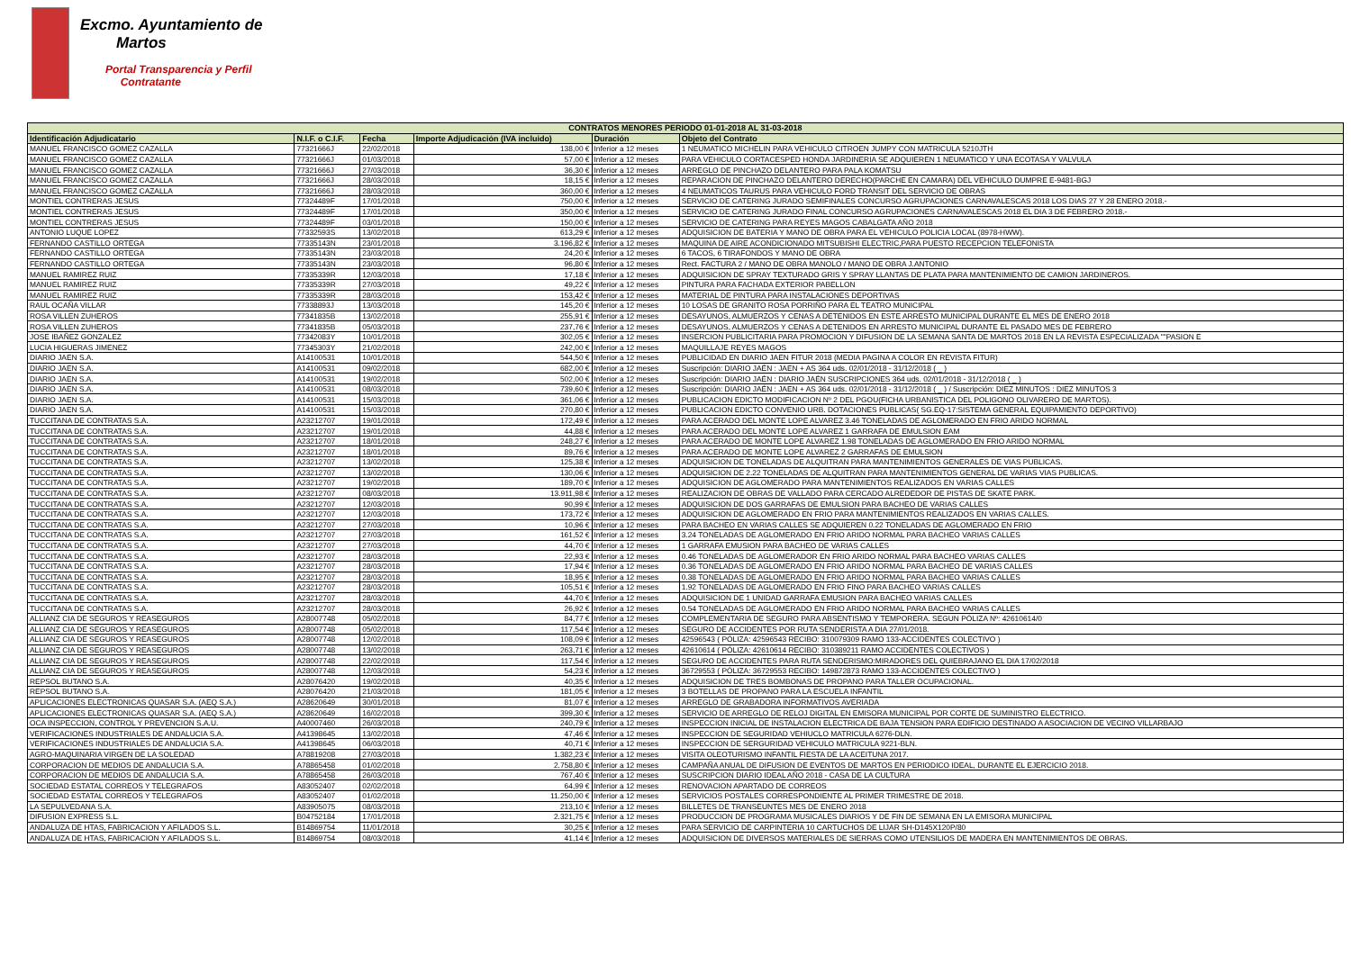Excmo. Ayuntamiento de
Martos
Portal Transparencia y Perfil
Contratante
| CONTRATOS MENORES PERIODO 01-01-2018 AL 31-03-2018 | | | | | |
| --- | --- | --- | --- | --- | --- |
| Identificación Adjudicatario | N.I.F. o C.I.F. | Fecha | Importe Adjudicación (IVA incluido) | Duración | Objeto del Contrato |
| MANUEL FRANCISCO GOMEZ CAZALLA | 77321666J | 22/02/2018 | 138,00 € | Inferior a 12 meses | 1 NEUMATICO MICHELIN PARA VEHICULO CITROEN JUMPY CON MATRICULA 5210JTH |
| MANUEL FRANCISCO GOMEZ CAZALLA | 77321666J | 01/03/2018 | 57,00 € | Inferior a 12 meses | PARA VEHICULO CORTACESPED HONDA JARDINERIA SE ADQUIEREN 1 NEUMATICO Y UNA ECOTASA Y VALVULA |
| MANUEL FRANCISCO GOMEZ CAZALLA | 77321666J | 27/03/2018 | 36,30 € | Inferior a 12 meses | ARREGLO DE PINCHAZO DELANTERO PARA PALA KOMATSU |
| MANUEL FRANCISCO GOMEZ CAZALLA | 77321666J | 28/03/2018 | 18,15 € | Inferior a 12 meses | REPARACION DE PINCHAZO DELANTERO DERECHO(PARCHE EN CAMARA) DEL VEHICULO DUMPRE E-9481-BGJ |
| MANUEL FRANCISCO GOMEZ CAZALLA | 77321666J | 28/03/2018 | 360,00 € | Inferior a 12 meses | 4 NEUMATICOS TAURUS PARA VEHICULO FORD TRANSIT DEL SERVICIO DE OBRAS |
| MONTIEL CONTRERAS JESUS | 77324489F | 17/01/2018 | 750,00 € | Inferior a 12 meses | SERVICIO DE CATERING JURADO SEMIFINALES CONCURSO AGRUPACIONES CARNAVALESCAS 2018 LOS DIAS 27 Y 28 ENERO 2018.- |
| MONTIEL CONTRERAS JESUS | 77324489F | 17/01/2018 | 350,00 € | Inferior a 12 meses | SERVICIO DE CATERING JURADO FINAL CONCURSO AGRUPACIONES CARNAVALESCAS 2018 EL DIA 3 DE FEBRERO 2018.- |
| MONTIEL CONTRERAS JESUS | 77324489F | 03/01/2018 | 150,00 € | Inferior a 12 meses | SERVICIO DE CATERING PARA REYES MAGOS CABALGATA AÑO 2018 |
| ANTONIO LUQUE LOPEZ | 77332593S | 13/02/2018 | 613,29 € | Inferior a 12 meses | ADQUISICION DE BATERIA Y MANO DE OBRA PARA EL VEHICULO POLICIA LOCAL (8978-HWW). |
| FERNANDO CASTILLO ORTEGA | 77335143N | 23/01/2018 | 3.196,82 € | Inferior a 12 meses | MAQUINA DE AIRE ACONDICIONADO MITSUBISHI ELECTRIC,PARA PUESTO RECEPCION TELEFONISTA |
| FERNANDO CASTILLO ORTEGA | 77335143N | 23/03/2018 | 24,20 € | Inferior a 12 meses | 6 TACOS, 6 TIRAFONDOS Y MANO DE OBRA |
| FERNANDO CASTILLO ORTEGA | 77335143N | 23/03/2018 | 96,80 € | Inferior a 12 meses | Rect. FACTURA 2 / MANO DE OBRA MANOLO / MANO DE OBRA J.ANTONIO |
| MANUEL RAMIREZ RUIZ | 77335339R | 12/03/2018 | 17,18 € | Inferior a 12 meses | ADQUISICION DE SPRAY TEXTURADO GRIS Y SPRAY LLANTAS DE PLATA PARA MANTENIMIENTO DE CAMION JARDINEROS. |
| MANUEL RAMIREZ RUIZ | 77335339R | 27/03/2018 | 49,22 € | Inferior a 12 meses | PINTURA PARA FACHADA EXTERIOR PABELLON |
| MANUEL RAMIREZ RUIZ | 77335339R | 28/03/2018 | 153,42 € | Inferior a 12 meses | MATERIAL DE PINTURA PARA INSTALACIONES DEPORTIVAS |
| RAUL OCAÑA VILLAR | 77338893J | 13/03/2018 | 145,20 € | Inferior a 12 meses | 10 LOSAS DE GRANITO ROSA PORRIÑO PARA EL TEATRO MUNICIPAL |
| ROSA VILLEN ZUHEROS | 77341835B | 13/02/2018 | 255,91 € | Inferior a 12 meses | DESAYUNOS, ALMUERZOS Y CENAS A DETENIDOS EN ESTE ARRESTO MUNICIPAL DURANTE EL MES DE ENERO 2018 |
| ROSA VILLEN ZUHEROS | 77341835B | 05/03/2018 | 237,76 € | Inferior a 12 meses | DESAYUNOS, ALMUERZOS Y CENAS A DETENIDOS EN ARRESTO MUNICIPAL DURANTE EL PASADO MES DE FEBRERO |
| JOSE IBAÑEZ GONZALEZ | 77342083Y | 10/01/2018 | 302,05 € | Inferior a 12 meses | INSERCION PUBLICITARIA PARA PROMOCION Y DIFUSION DE LA SEMANA SANTA DE MARTOS 2018 EN LA REVISTA ESPECIALIZADA ""PASION E |
| LUCIA HIGUERAS JIMENEZ | 77345303Y | 21/02/2018 | 242,00 € | Inferior a 12 meses | MAQUILLAJE REYES MAGOS |
| DIARIO JAEN S.A. | A14100531 | 10/01/2018 | 544,50 € | Inferior a 12 meses | PUBLICIDAD EN DIARIO JAEN FITUR 2018 (MEDIA PAGINA A COLOR EN REVISTA FITUR) |
| DIARIO JAEN S.A. | A14100531 | 09/02/2018 | 682,00 € | Inferior a 12 meses | Suscripción: DIARIO JAÉN : JAEN + AS 364 uds. 02/01/2018 - 31/12/2018 ( _ ) |
| DIARIO JAEN S.A. | A14100531 | 19/02/2018 | 502,00 € | Inferior a 12 meses | Suscripción: DIARIO JAÉN : DIARIO JAÉN SUSCRIPCIONES 364 uds. 02/01/2018 - 31/12/2018 ( _ ) |
| DIARIO JAEN S.A. | A14100531 | 08/03/2018 | 739,60 € | Inferior a 12 meses | Suscripción: DIARIO JAÉN : JAEN + AS 364 uds. 02/01/2018 - 31/12/2018 ( _ ) / Suscripción: DIEZ MINUTOS : DIEZ MINUTOS 3 |
| DIARIO JAEN S.A. | A14100531 | 15/03/2018 | 361,06 € | Inferior a 12 meses | PUBLICACION EDICTO MODIFICACION Nº 2 DEL PGOU(FICHA URBANISTICA DEL POLIGONO OLIVARERO DE MARTOS). |
| DIARIO JAEN S.A. | A14100531 | 15/03/2018 | 270,80 € | Inferior a 12 meses | PUBLICACION EDICTO CONVENIO URB. DOTACIONES PUBLICAS( SG.EQ-17:SISTEMA GENERAL EQUIPAMIENTO DEPORTIVO) |
| TUCCITANA DE CONTRATAS S.A. | A23212707 | 19/01/2018 | 172,49 € | Inferior a 12 meses | PARA ACERADO DEL MONTE LOPE ALVAREZ 3.46 TONELADAS DE AGLOMERADO EN FRIO ARIDO NORMAL |
| TUCCITANA DE CONTRATAS S.A. | A23212707 | 19/01/2018 | 44,88 € | Inferior a 12 meses | PARA ACERADO DEL MONTE LOPE ALVAREZ 1 GARRAFA DE EMULSION EAM |
| TUCCITANA DE CONTRATAS S.A. | A23212707 | 18/01/2018 | 248,27 € | Inferior a 12 meses | PARA ACERADO DE MONTE LOPE ALVAREZ 1.98 TONELADAS DE AGLOMERADO EN FRIO ARIDO NORMAL |
| TUCCITANA DE CONTRATAS S.A. | A23212707 | 18/01/2018 | 89,76 € | Inferior a 12 meses | PARA ACERADO DE MONTE LOPE ALVAREZ 2 GARRAFAS DE EMULSION |
| TUCCITANA DE CONTRATAS S.A. | A23212707 | 13/02/2018 | 125,38 € | Inferior a 12 meses | ADQUISICION DE TONELADAS DE ALQUITRAN PARA MANTENIMIENTOS GENERALES DE VIAS PUBLICAS. |
| TUCCITANA DE CONTRATAS S.A. | A23212707 | 13/02/2018 | 130,06 € | Inferior a 12 meses | ADQUISICION DE 2.22 TONELADAS DE ALQUITRAN PARA MANTENIMIENTOS GENERAL DE VARIAS VIAS PUBLICAS. |
| TUCCITANA DE CONTRATAS S.A. | A23212707 | 19/02/2018 | 189,70 € | Inferior a 12 meses | ADQUISICION DE AGLOMERADO PARA MANTENIMIENTOS REALIZADOS EN VARIAS CALLES |
| TUCCITANA DE CONTRATAS S.A. | A23212707 | 08/03/2018 | 13.911,98 € | Inferior a 12 meses | REALIZACION DE OBRAS DE VALLADO PARA CERCADO ALREDEDOR DE PISTAS DE SKATE PARK. |
| TUCCITANA DE CONTRATAS S.A. | A23212707 | 12/03/2018 | 90,99 € | Inferior a 12 meses | ADQUISICION DE DOS GARRAFAS DE EMULSION PARA BACHEO DE VARIAS CALLES |
| TUCCITANA DE CONTRATAS S.A. | A23212707 | 12/03/2018 | 173,72 € | Inferior a 12 meses | ADQUISICION DE AGLOMERADO EN FRIO PARA MANTENIMIENTOS REALIZADOS EN VARIAS CALLES. |
| TUCCITANA DE CONTRATAS S.A. | A23212707 | 27/03/2018 | 10,96 € | Inferior a 12 meses | PARA BACHEO EN VARIAS CALLES SE ADQUIEREN 0.22 TONELADAS DE AGLOMERADO EN FRIO |
| TUCCITANA DE CONTRATAS S.A. | A23212707 | 27/03/2018 | 161,52 € | Inferior a 12 meses | 3.24 TONELADAS DE AGLOMERADO EN FRIO ARIDO NORMAL PARA BACHEO VARIAS CALLES |
| TUCCITANA DE CONTRATAS S.A. | A23212707 | 27/03/2018 | 44,70 € | Inferior a 12 meses | 1 GARRAFA EMUSION PARA BACHEO DE VARIAS CALLES |
| TUCCITANA DE CONTRATAS S.A. | A23212707 | 28/03/2018 | 22,93 € | Inferior a 12 meses | 0.46 TONELADAS DE AGLOMERADOR EN FRIO ARIDO NORMAL PARA BACHEO VARIAS CALLES |
| TUCCITANA DE CONTRATAS S.A. | A23212707 | 28/03/2018 | 17,94 € | Inferior a 12 meses | 0.36 TONELADAS DE AGLOMERADO EN FRIO ARIDO NORMAL PARA BACHEO DE VARIAS CALLES |
| TUCCITANA DE CONTRATAS S.A. | A23212707 | 28/03/2018 | 18,95 € | Inferior a 12 meses | 0.38 TONELADAS DE AGLOMERADO EN FRIO ARIDO NORMAL PARA BACHEO VARIAS CALLES |
| TUCCITANA DE CONTRATAS S.A. | A23212707 | 28/03/2018 | 105,51 € | Inferior a 12 meses | 1.92 TONELADAS DE AGLOMERADO EN FRIO FINO PARA BACHEO VARIAS CALLES |
| TUCCITANA DE CONTRATAS S.A. | A23212707 | 28/03/2018 | 44,70 € | Inferior a 12 meses | ADQUISICION DE 1 UNIDAD GARRAFA EMUSION PARA BACHEO VARIAS CALLES |
| TUCCITANA DE CONTRATAS S.A. | A23212707 | 28/03/2018 | 26,92 € | Inferior a 12 meses | 0.54 TONELADAS DE AGLOMERADO EN FRIO ARIDO NORMAL PARA BACHEO VARIAS CALLES |
| ALLIANZ CIA DE SEGUROS Y REASEGUROS | A28007748 | 05/02/2018 | 84,77 € | Inferior a 12 meses | COMPLEMENTARIA DE SEGURO PARA ABSENTISMO Y TEMPORERA. SEGUN PÓLIZA Nº: 42610614/0 |
| ALLIANZ CIA DE SEGUROS Y REASEGUROS | A28007748 | 05/02/2018 | 117,54 € | Inferior a 12 meses | SEGURO DE ACCIDENTES POR RUTA SENDERISTA A DIA 27/01/2018. |
| ALLIANZ CIA DE SEGUROS Y REASEGUROS | A28007748 | 12/02/2018 | 108,09 € | Inferior a 12 meses | 42596543 ( PÓLIZA: 42596543 RECIBO: 310079309 RAMO 133-ACCIDENTES COLECTIVO ) |
| ALLIANZ CIA DE SEGUROS Y REASEGUROS | A28007748 | 13/02/2018 | 263,71 € | Inferior a 12 meses | 42610614 ( PÓLIZA: 42610614 RECIBO: 310389211 RAMO ACCIDENTES COLECTIVOS ) |
| ALLIANZ CIA DE SEGUROS Y REASEGUROS | A28007748 | 22/02/2018 | 117,54 € | Inferior a 12 meses | SEGURO DE ACCIDENTES PARA RUTA SENDERISMO:MIRADORES DEL QUIEBRAJANO EL DIA 17/02/2018 |
| ALLIANZ CIA DE SEGUROS Y REASEGUROS | A28007748 | 12/03/2018 | 54,23 € | Inferior a 12 meses | 36729553 ( PÓLIZA: 36729553 RECIBO: 149872873 RAMO 133-ACCIDENTES COLECTIVO ) |
| REPSOL BUTANO S.A. | A28076420 | 19/02/2018 | 40,35 € | Inferior a 12 meses | ADQUISICION DE TRES BOMBONAS DE PROPANO PARA TALLER OCUPACIONAL. |
| REPSOL BUTANO S.A. | A28076420 | 21/03/2018 | 181,05 € | Inferior a 12 meses | 3 BOTELLAS DE PROPANO PARA LA ESCUELA INFANTIL |
| APLICACIONES ELECTRONICAS QUASAR S.A. (AEQ S.A.) | A28620649 | 30/01/2018 | 81,07 € | Inferior a 12 meses | ARREGLO DE GRABADORA INFORMATIVOS AVERIADA |
| APLICACIONES ELECTRONICAS QUASAR S.A. (AEQ S.A.) | A28620649 | 16/02/2018 | 399,30 € | Inferior a 12 meses | SERVICIO DE ARREGLO DE RELOJ DIGITAL EN EMISORA MUNICIPAL POR CORTE DE SUMINISTRO ELECTRICO. |
| OCA INSPECCION, CONTROL Y PREVENCION S.A.U. | A40007460 | 26/03/2018 | 240,79 € | Inferior a 12 meses | INSPECCION INICIAL DE INSTALACION ELECTRICA DE BAJA TENSION PARA EDIFICIO DESTINADO A ASOCIACION DE VECINO VILLARBAJO |
| VERIFICACIONES INDUSTRIALES DE ANDALUCIA S.A. | A41398645 | 13/02/2018 | 47,46 € | Inferior a 12 meses | INSPECCION DE SEGURIDAD VEHIUCLO MATRICULA 6276-DLN. |
| VERIFICACIONES INDUSTRIALES DE ANDALUCIA S.A. | A41398645 | 06/03/2018 | 40,71 € | Inferior a 12 meses | INSPECCION DE SERGURIDAD VEHICULO MATRICULA 9221-BLN. |
| AGRO-MAQUINARIA VIRGEN DE LA SOLEDAD | A78819208 | 27/03/2018 | 1.382,23 € | Inferior a 12 meses | VISITA OLEOTURISMO INFANTIL FIESTA DE LA ACEITUNA 2017. |
| CORPORACION DE MEDIOS DE ANDALUCIA S.A. | A78865458 | 01/02/2018 | 2.758,80 € | Inferior a 12 meses | CAMPAÑA ANUAL DE DIFUSION DE EVENTOS DE MARTOS EN PERIODICO IDEAL, DURANTE EL EJERCICIO 2018. |
| CORPORACION DE MEDIOS DE ANDALUCIA S.A. | A78865458 | 26/03/2018 | 767,40 € | Inferior a 12 meses | SUSCRIPCION DIARIO IDEAL AÑO 2018 - CASA DE LA CULTURA |
| SOCIEDAD ESTATAL CORREOS Y TELEGRAFOS | A83052407 | 02/02/2018 | 64,99 € | Inferior a 12 meses | RENOVACION APARTADO DE CORREOS |
| SOCIEDAD ESTATAL CORREOS Y TELEGRAFOS | A83052407 | 01/02/2018 | 11.250,00 € | Inferior a 12 meses | SERVICIOS POSTALES CORRESPONDIENTE AL PRIMER TRIMESTRE DE 2018. |
| LA SEPULVEDANA S.A. | A83905075 | 08/03/2018 | 213,10 € | Inferior a 12 meses | BILLETES DE TRANSEUNTES MES DE ENERO 2018 |
| DIFUSION EXPRESS S.L. | B04752184 | 17/01/2018 | 2.321,75 € | Inferior a 12 meses | PRODUCCION DE PROGRAMA MUSICALES DIARIOS Y DE FIN DE SEMANA EN LA EMISORA MUNICIPAL |
| ANDALUZA DE HTAS, FABRICACION Y AFILADOS S.L. | B14869754 | 11/01/2018 | 30,25 € | Inferior a 12 meses | PARA SERVICIO DE CARPINTERIA 10 CARTUCHOS DE LIJAR SH-D145X120P/80 |
| ANDALUZA DE HTAS, FABRICACION Y AFILADOS S.L. | B14869754 | 08/03/2018 | 41,14 € | Inferior a 12 meses | ADQUISICION DE DIVERSOS MATERIALES DE SIERRAS COMO UTENSILIOS DE MADERA EN MANTENIMIENTOS DE OBRAS. |